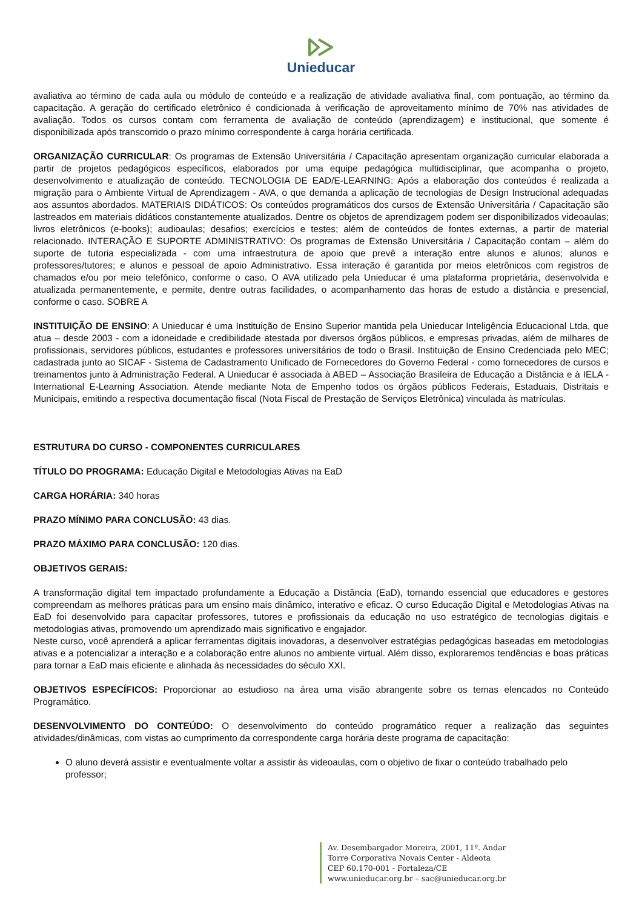Unieducar
avaliativa ao término de cada aula ou módulo de conteúdo e a realização de atividade avaliativa final, com pontuação, ao término da capacitação. A geração do certificado eletrônico é condicionada à verificação de aproveitamento mínimo de 70% nas atividades de avaliação. Todos os cursos contam com ferramenta de avaliação de conteúdo (aprendizagem) e institucional, que somente é disponibilizada após transcorrido o prazo mínimo correspondente à carga horária certificada.
ORGANIZAÇÃO CURRICULAR: Os programas de Extensão Universitária / Capacitação apresentam organização curricular elaborada a partir de projetos pedagógicos específicos, elaborados por uma equipe pedagógica multidisciplinar, que acompanha o projeto, desenvolvimento e atualização de conteúdo. TECNOLOGIA DE EAD/E-LEARNING: Após a elaboração dos conteúdos é realizada a migração para o Ambiente Virtual de Aprendizagem - AVA, o que demanda a aplicação de tecnologias de Design Instrucional adequadas aos assuntos abordados. MATERIAIS DIDÁTICOS: Os conteúdos programáticos dos cursos de Extensão Universitária / Capacitação são lastreados em materiais didáticos constantemente atualizados. Dentre os objetos de aprendizagem podem ser disponibilizados videoaulas; livros eletrônicos (e-books); audioaulas; desafios; exercícios e testes; além de conteúdos de fontes externas, a partir de material relacionado. INTERAÇÃO E SUPORTE ADMINISTRATIVO: Os programas de Extensão Universitária / Capacitação contam – além do suporte de tutoria especializada - com uma infraestrutura de apoio que prevê a interação entre alunos e alunos; alunos e professores/tutores; e alunos e pessoal de apoio Administrativo. Essa interação é garantida por meios eletrônicos com registros de chamados e/ou por meio telefônico, conforme o caso. O AVA utilizado pela Unieducar é uma plataforma proprietária, desenvolvida e atualizada permanentemente, e permite, dentre outras facilidades, o acompanhamento das horas de estudo a distância e presencial, conforme o caso. SOBRE A
INSTITUIÇÃO DE ENSINO: A Unieducar é uma Instituição de Ensino Superior mantida pela Unieducar Inteligência Educacional Ltda, que atua – desde 2003 - com a idoneidade e credibilidade atestada por diversos órgãos públicos, e empresas privadas, além de milhares de profissionais, servidores públicos, estudantes e professores universitários de todo o Brasil. Instituição de Ensino Credenciada pelo MEC; cadastrada junto ao SICAF - Sistema de Cadastramento Unificado de Fornecedores do Governo Federal - como fornecedores de cursos e treinamentos junto à Administração Federal. A Unieducar é associada à ABED – Associação Brasileira de Educação a Distância e à IELA - International E-Learning Association. Atende mediante Nota de Empenho todos os órgãos públicos Federais, Estaduais, Distritais e Municipais, emitindo a respectiva documentação fiscal (Nota Fiscal de Prestação de Serviços Eletrônica) vinculada às matrículas.
ESTRUTURA DO CURSO - COMPONENTES CURRICULARES
TÍTULO DO PROGRAMA: Educação Digital e Metodologias Ativas na EaD
CARGA HORÁRIA: 340 horas
PRAZO MÍNIMO PARA CONCLUSÃO: 43 dias.
PRAZO MÁXIMO PARA CONCLUSÃO: 120 dias.
OBJETIVOS GERAIS:
A transformação digital tem impactado profundamente a Educação a Distância (EaD), tornando essencial que educadores e gestores compreendam as melhores práticas para um ensino mais dinâmico, interativo e eficaz. O curso Educação Digital e Metodologias Ativas na EaD foi desenvolvido para capacitar professores, tutores e profissionais da educação no uso estratégico de tecnologias digitais e metodologias ativas, promovendo um aprendizado mais significativo e engajador.
Neste curso, você aprenderá a aplicar ferramentas digitais inovadoras, a desenvolver estratégias pedagógicas baseadas em metodologias ativas e a potencializar a interação e a colaboração entre alunos no ambiente virtual. Além disso, exploraremos tendências e boas práticas para tornar a EaD mais eficiente e alinhada às necessidades do século XXI.
OBJETIVOS ESPECÍFICOS: Proporcionar ao estudioso na área uma visão abrangente sobre os temas elencados no Conteúdo Programático.
DESENVOLVIMENTO DO CONTEÚDO: O desenvolvimento do conteúdo programático requer a realização das seguintes atividades/dinâmicas, com vistas ao cumprimento da correspondente carga horária deste programa de capacitação:
O aluno deverá assistir e eventualmente voltar a assistir às videoaulas, com o objetivo de fixar o conteúdo trabalhado pelo professor;
Av. Desembargador Moreira, 2001, 11º. Andar
Torre Corporativa Novais Center - Aldeota
CEP 60.170-001 - Fortaleza/CE
www.unieducar.org.br – sac@unieducar.org.br